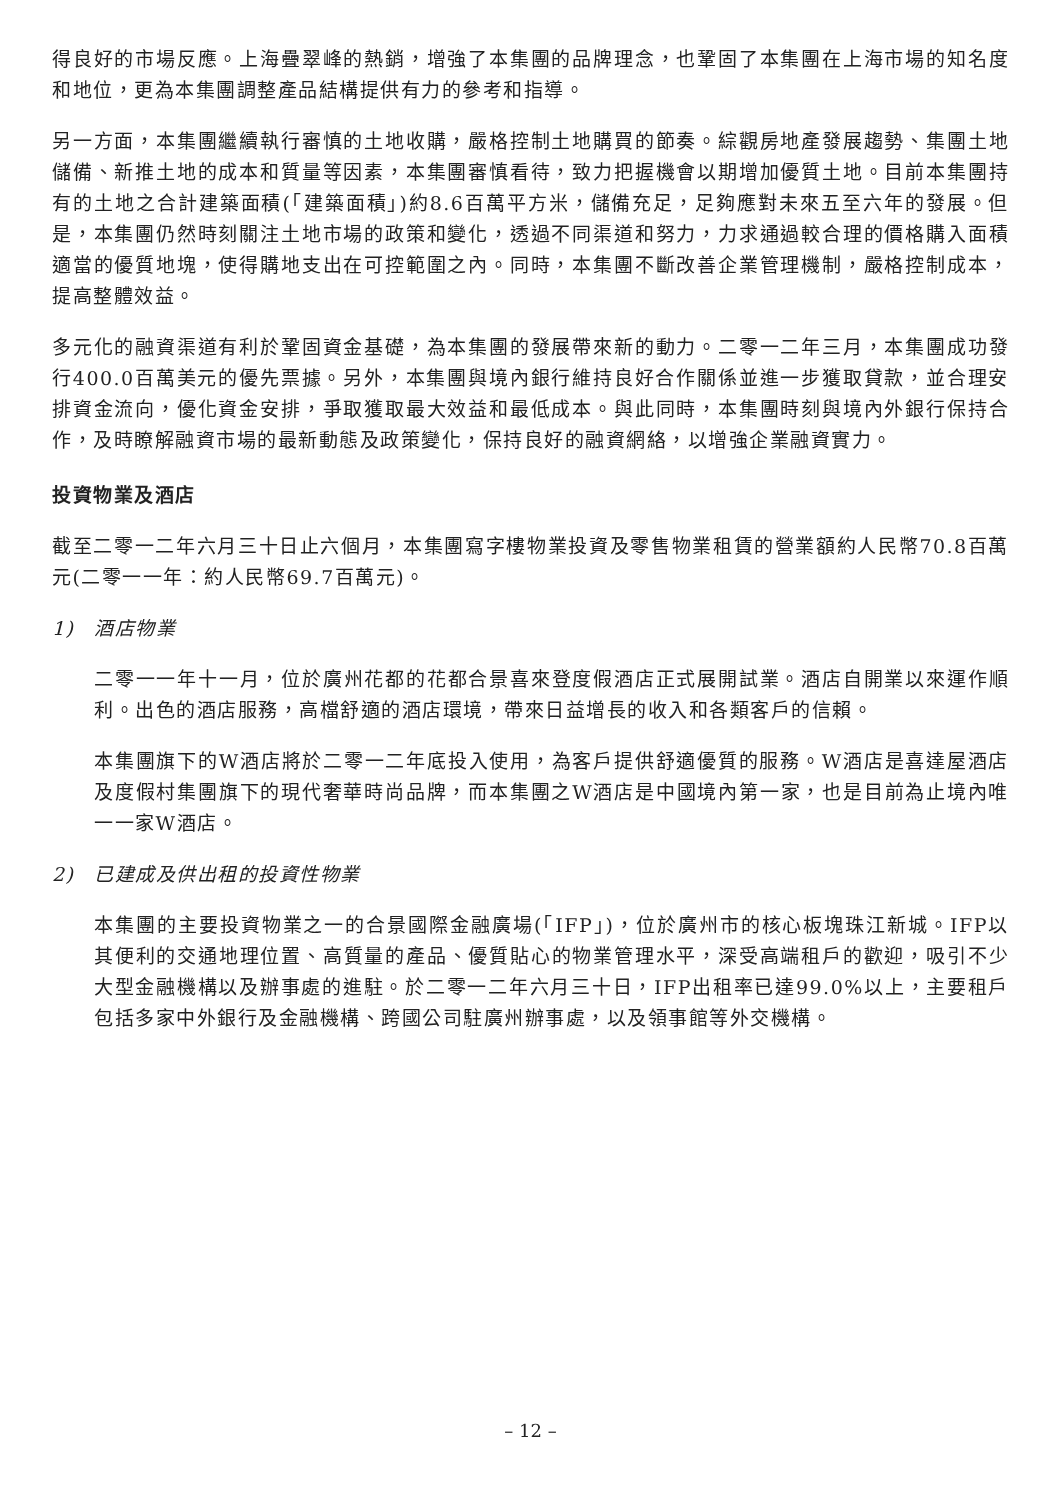得良好的市場反應。上海疊翠峰的熱銷，增強了本集團的品牌理念，也鞏固了本集團在上海市場的知名度和地位，更為本集團調整產品結構提供有力的參考和指導。
另一方面，本集團繼續執行審慎的土地收購，嚴格控制土地購買的節奏。綜觀房地產發展趨勢、集團土地儲備、新推土地的成本和質量等因素，本集團審慎看待，致力把握機會以期增加優質土地。目前本集團持有的土地之合計建築面積(「建築面積」)約8.6百萬平方米，儲備充足，足夠應對未來五至六年的發展。但是，本集團仍然時刻關注土地市場的政策和變化，透過不同渠道和努力，力求通過較合理的價格購入面積適當的優質地塊，使得購地支出在可控範圍之內。同時，本集團不斷改善企業管理機制，嚴格控制成本，提高整體效益。
多元化的融資渠道有利於鞏固資金基礎，為本集團的發展帶來新的動力。二零一二年三月，本集團成功發行400.0百萬美元的優先票據。另外，本集團與境內銀行維持良好合作關係並進一步獲取貸款，並合理安排資金流向，優化資金安排，爭取獲取最大效益和最低成本。與此同時，本集團時刻與境內外銀行保持合作，及時瞭解融資市場的最新動態及政策變化，保持良好的融資網絡，以增強企業融資實力。
投資物業及酒店
截至二零一二年六月三十日止六個月，本集團寫字樓物業投資及零售物業租賃的營業額約人民幣70.8百萬元(二零一一年：約人民幣69.7百萬元)。
1) 酒店物業
二零一一年十一月，位於廣州花都的花都合景喜來登度假酒店正式展開試業。酒店自開業以來運作順利。出色的酒店服務，高檔舒適的酒店環境，帶來日益增長的收入和各類客戶的信賴。
本集團旗下的W酒店將於二零一二年底投入使用，為客戶提供舒適優質的服務。W酒店是喜達屋酒店及度假村集團旗下的現代奢華時尚品牌，而本集團之W酒店是中國境內第一家，也是目前為止境內唯一一家W酒店。
2) 已建成及供出租的投資性物業
本集團的主要投資物業之一的合景國際金融廣場(「IFP」)，位於廣州市的核心板塊珠江新城。IFP以其便利的交通地理位置、高質量的產品、優質貼心的物業管理水平，深受高端租戶的歡迎，吸引不少大型金融機構以及辦事處的進駐。於二零一二年六月三十日，IFP出租率已達99.0%以上，主要租戶包括多家中外銀行及金融機構、跨國公司駐廣州辦事處，以及領事館等外交機構。
– 12 –